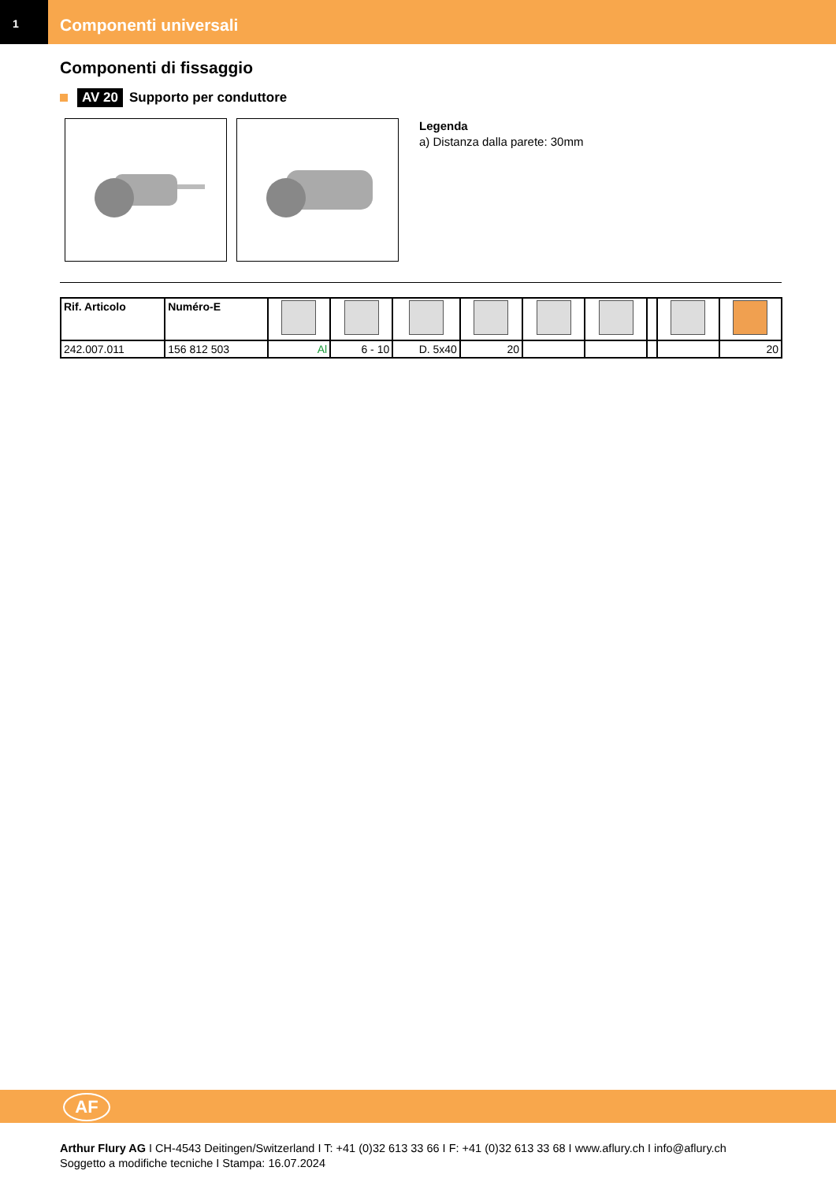1
Componenti universali
Componenti di fissaggio
AV 20 Supporto per conduttore
Legenda
a) Distanza dalla parete: 30mm
| Rif. Articolo | Numéro-E | | | | | | | | | |
| --- | --- | --- | --- | --- | --- | --- | --- | --- | --- | --- |
| 242.007.011 | 156 812 503 | Al | 6 - 10 | D. 5x40 | 20 | | | | | 20 |
AF
Arthur Flury AG I CH-4543 Deitingen/Switzerland I T: +41 (0)32 613 33 66 I F: +41 (0)32 613 33 68 I www.aflury.ch I info@aflury.ch
Soggetto a modifiche tecniche I Stampa: 16.07.2024